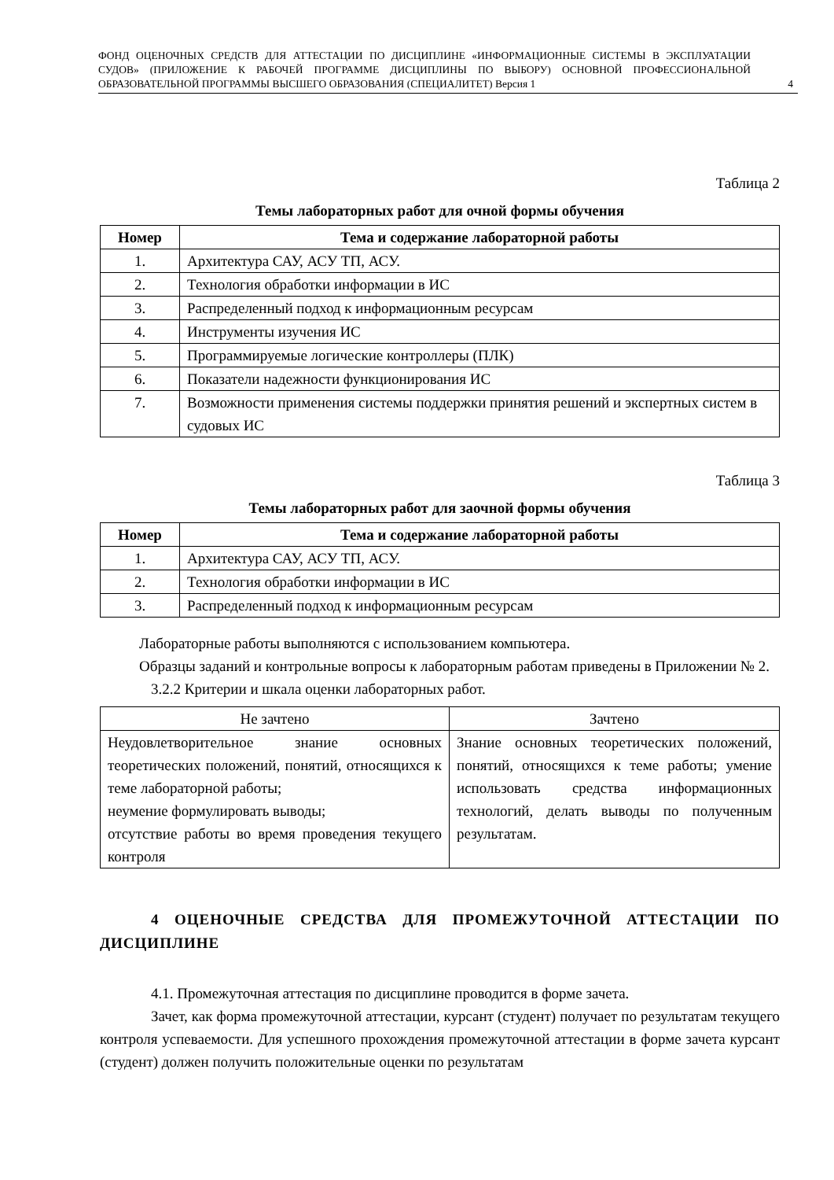ФОНД ОЦЕНОЧНЫХ СРЕДСТВ ДЛЯ АТТЕСТАЦИИ ПО ДИСЦИПЛИНЕ «ИНФОРМАЦИОННЫЕ СИСТЕМЫ В ЭКСПЛУАТАЦИИ СУДОВ» (ПРИЛОЖЕНИЕ К РАБОЧЕЙ ПРОГРАММЕ ДИСЦИПЛИНЫ ПО ВЫБОРУ) ОСНОВНОЙ ПРОФЕССИОНАЛЬНОЙ ОБРАЗОВАТЕЛЬНОЙ ПРОГРАММЫ ВЫСШЕГО ОБРАЗОВАНИЯ (СПЕЦИАЛИТЕТ) Версия 1
4
Таблица 2
Темы лабораторных работ для очной формы обучения
| Номер | Тема и содержание лабораторной работы |
| --- | --- |
| 1. | Архитектура САУ, АСУ ТП, АСУ. |
| 2. | Технология обработки информации в ИС |
| 3. | Распределенный подход к информационным ресурсам |
| 4. | Инструменты изучения ИС |
| 5. | Программируемые логические контроллеры (ПЛК) |
| 6. | Показатели надежности функционирования ИС |
| 7. | Возможности применения системы поддержки принятия решений и экспертных систем в судовых ИС |
Таблица 3
Темы лабораторных работ для заочной формы обучения
| Номер | Тема и содержание лабораторной работы |
| --- | --- |
| 1. | Архитектура САУ, АСУ ТП, АСУ. |
| 2. | Технология обработки информации в ИС |
| 3. | Распределенный подход к информационным ресурсам |
Лабораторные работы выполняются с использованием компьютера.
Образцы заданий и контрольные вопросы к лабораторным работам приведены в Приложении № 2.
3.2.2 Критерии и шкала оценки лабораторных работ.
| Не зачтено | Зачтено |
| Неудовлетворительное знание основных теоретических положений, понятий, относящихся к теме лабораторной работы; неумение формулировать выводы; отсутствие работы во время проведения текущего контроля | Знание основных теоретических положений, понятий, относящихся к теме работы; умение использовать средства информационных технологий, делать выводы по полученным результатам. |
4 ОЦЕНОЧНЫЕ СРЕДСТВА ДЛЯ ПРОМЕЖУТОЧНОЙ АТТЕСТАЦИИ ПО ДИСЦИПЛИНЕ
4.1. Промежуточная аттестация по дисциплине проводится в форме зачета.
Зачет, как форма промежуточной аттестации, курсант (студент) получает по результатам текущего контроля успеваемости. Для успешного прохождения промежуточной аттестации в форме зачета курсант (студент) должен получить положительные оценки по результатам